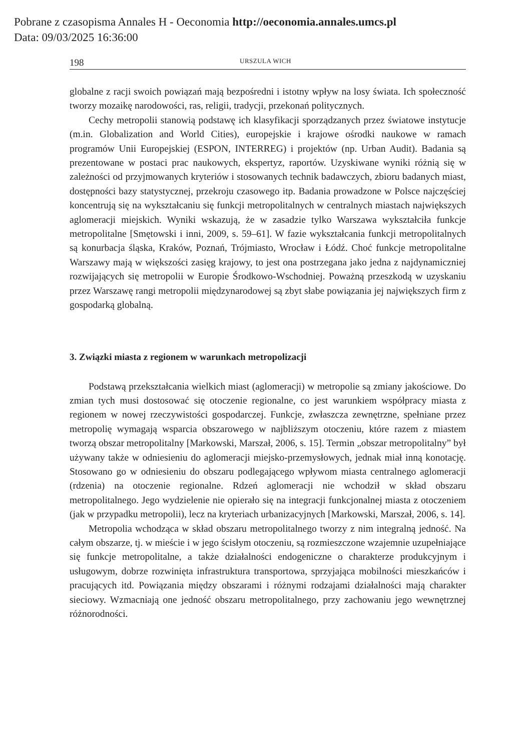Pobrane z czasopisma Annales H - Oeconomia http://oeconomia.annales.umcs.pl
Data: 09/03/2025 16:36:00
198 URSZULA WICH
globalne z racji swoich powiązań mają bezpośredni i istotny wpływ na losy świata. Ich społeczność tworzy mozaikę narodowości, ras, religii, tradycji, przekonań politycznych.
Cechy metropolii stanowią podstawę ich klasyfikacji sporządzanych przez światowe instytucje (m.in. Globalization and World Cities), europejskie i krajowe ośrodki naukowe w ramach programów Unii Europejskiej (ESPON, INTERREG) i projektów (np. Urban Audit). Badania są prezentowane w postaci prac naukowych, ekspertyz, raportów. Uzyskiwane wyniki różnią się w zależności od przyjmowanych kryteriów i stosowanych technik badawczych, zbioru badanych miast, dostępności bazy statystycznej, przekroju czasowego itp. Badania prowadzone w Polsce najczęściej koncentrują się na wykształcaniu się funkcji metropolitalnych w centralnych miastach największych aglomeracji miejskich. Wyniki wskazują, że w zasadzie tylko Warszawa wykształciła funkcje metropolitalne [Smętowski i inni, 2009, s. 59–61]. W fazie wykształcania funkcji metropolitalnych są konurbacja śląska, Kraków, Poznań, Trójmiasto, Wrocław i Łódź. Choć funkcje metropolitalne Warszawy mają w większości zasięg krajowy, to jest ona postrzegana jako jedna z najdynamiczniej rozwijających się metropolii w Europie Środkowo-Wschodniej. Poważną przeszkodą w uzyskaniu przez Warszawę rangi metropolii międzynarodowej są zbyt słabe powiązania jej największych firm z gospodarką globalną.
3. Związki miasta z regionem w warunkach metropolizacji
Podstawą przekształcania wielkich miast (aglomeracji) w metropolie są zmiany jakościowe. Do zmian tych musi dostosować się otoczenie regionalne, co jest warunkiem współpracy miasta z regionem w nowej rzeczywistości gospodarczej. Funkcje, zwłaszcza zewnętrzne, spełniane przez metropolię wymagają wsparcia obszarowego w najbliższym otoczeniu, które razem z miastem tworzą obszar metropolitalny [Markowski, Marszał, 2006, s. 15]. Termin „obszar metropolitalny” był używany także w odniesieniu do aglomeracji miejsko-przemysłowych, jednak miał inną konotację. Stosowano go w odniesieniu do obszaru podlegającego wpływom miasta centralnego aglomeracji (rdzenia) na otoczenie regionalne. Rdzeń aglomeracji nie wchodził w skład obszaru metropolitalnego. Jego wydzielenie nie opierało się na integracji funkcjonalnej miasta z otoczeniem (jak w przypadku metropolii), lecz na kryteriach urbanizacyjnych [Markowski, Marszał, 2006, s. 14].
Metropolia wchodząca w skład obszaru metropolitalnego tworzy z nim integralną jedność. Na całym obszarze, tj. w mieście i w jego ścisłym otoczeniu, są rozmieszczone wzajemnie uzupełniające się funkcje metropolitalne, a także działalności endogeniczne o charakterze produkcyjnym i usługowym, dobrze rozwinięta infrastruktura transportowa, sprzyjająca mobilności mieszkańców i pracujących itd. Powiązania między obszarami i różnymi rodzajami działalności mają charakter sieciowy. Wzmacniają one jedność obszaru metropolitalnego, przy zachowaniu jego wewnętrznej różnorodności.